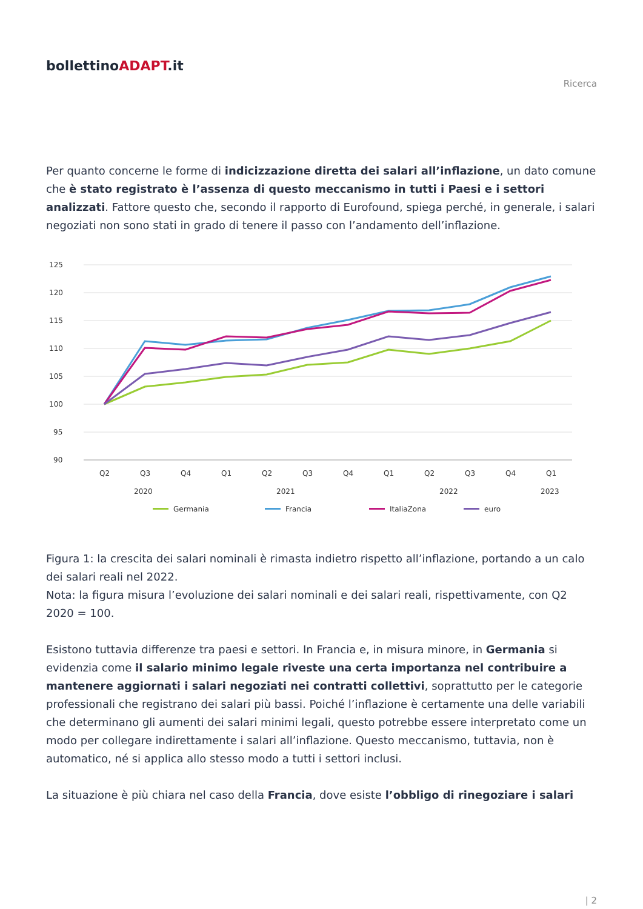bollettinoADAPT.it
Ricerca
Per quanto concerne le forme di indicizzazione diretta dei salari all’inflazione, un dato comune che è stato registrato è l’assenza di questo meccanismo in tutti i Paesi e i settori analizzati. Fattore questo che, secondo il rapporto di Eurofound, spiega perché, in generale, i salari negoziati non sono stati in grado di tenere il passo con l’andamento dell’inflazione.
125
120
115
110
105
100
95
90
Q2
Q3
Q4
Q1
Q2
Q3
Q4
Q1
Q2
Q3
Q4
Q1
2020
2021
2022
2023
Germania
Francia
ItaliaZona
euro
Figura 1: la crescita dei salari nominali è rimasta indietro rispetto all’inflazione, portando a un calo dei salari reali nel 2022.
Nota: la figura misura l’evoluzione dei salari nominali e dei salari reali, rispettivamente, con Q2 2020 = 100.
Esistono tuttavia differenze tra paesi e settori. In Francia e, in misura minore, in Germania si evidenzia come il salario minimo legale riveste una certa importanza nel contribuire a mantenere aggiornati i salari negoziati nei contratti collettivi, soprattutto per le categorie professionali che registrano dei salari più bassi. Poiché l’inflazione è certamente una delle variabili che determinano gli aumenti dei salari minimi legali, questo potrebbe essere interpretato come un modo per collegare indirettamente i salari all’inflazione. Questo meccanismo, tuttavia, non è automatico, né si applica allo stesso modo a tutti i settori inclusi.
La situazione è più chiara nel caso della Francia, dove esiste l’obbligo di rinegoziare i salari
| 2